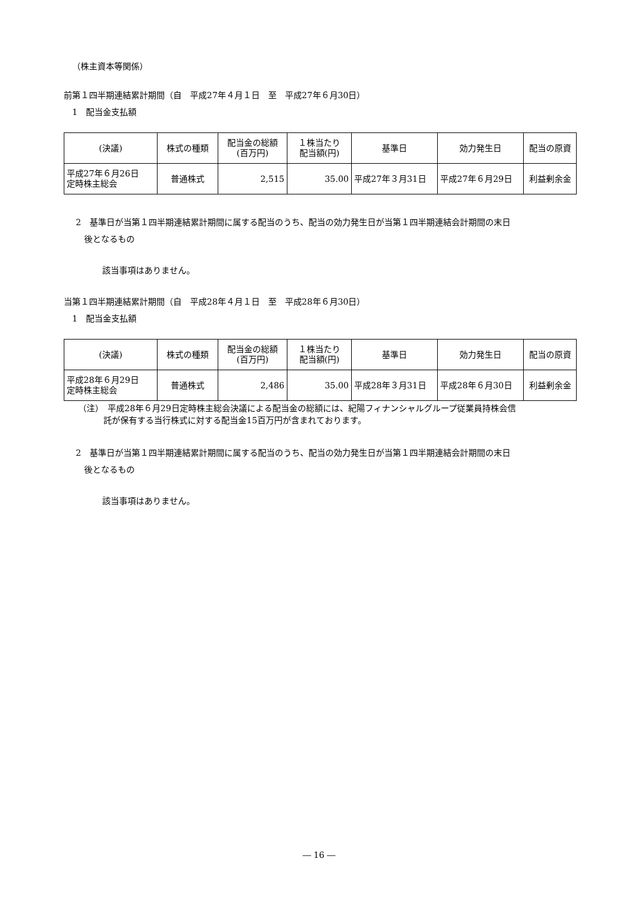（株主資本等関係）
前第１四半期連結累計期間（自　平成27年４月１日　至　平成27年６月30日）
1　配当金支払額
| (決議) | 株式の種類 | 配当金の総額 (百万円) | １株当たり 配当額(円) | 基準日 | 効力発生日 | 配当の原資 |
| --- | --- | --- | --- | --- | --- | --- |
| 平成27年６月26日 定時株主総会 | 普通株式 | 2,515 | 35.00 | 平成27年３月31日 | 平成27年６月29日 | 利益剰余金 |
2　基準日が当第１四半期連結累計期間に属する配当のうち、配当の効力発生日が当第１四半期連結会計期間の末日
　後となるもの
該当事項はありません。
当第１四半期連結累計期間（自　平成28年４月１日　至　平成28年６月30日）
1　配当金支払額
| (決議) | 株式の種類 | 配当金の総額 (百万円) | １株当たり 配当額(円) | 基準日 | 効力発生日 | 配当の原資 |
| --- | --- | --- | --- | --- | --- | --- |
| 平成28年６月29日 定時株主総会 | 普通株式 | 2,486 | 35.00 | 平成28年３月31日 | 平成28年６月30日 | 利益剰余金 |
（注）　平成28年６月29日定時株主総会決議による配当金の総額には、紀陽フィナンシャルグループ従業員持株会信
　　　託が保有する当行株式に対する配当金15百万円が含まれております。
2　基準日が当第１四半期連結累計期間に属する配当のうち、配当の効力発生日が当第１四半期連結会計期間の末日
　後となるもの
該当事項はありません。
― 16 ―